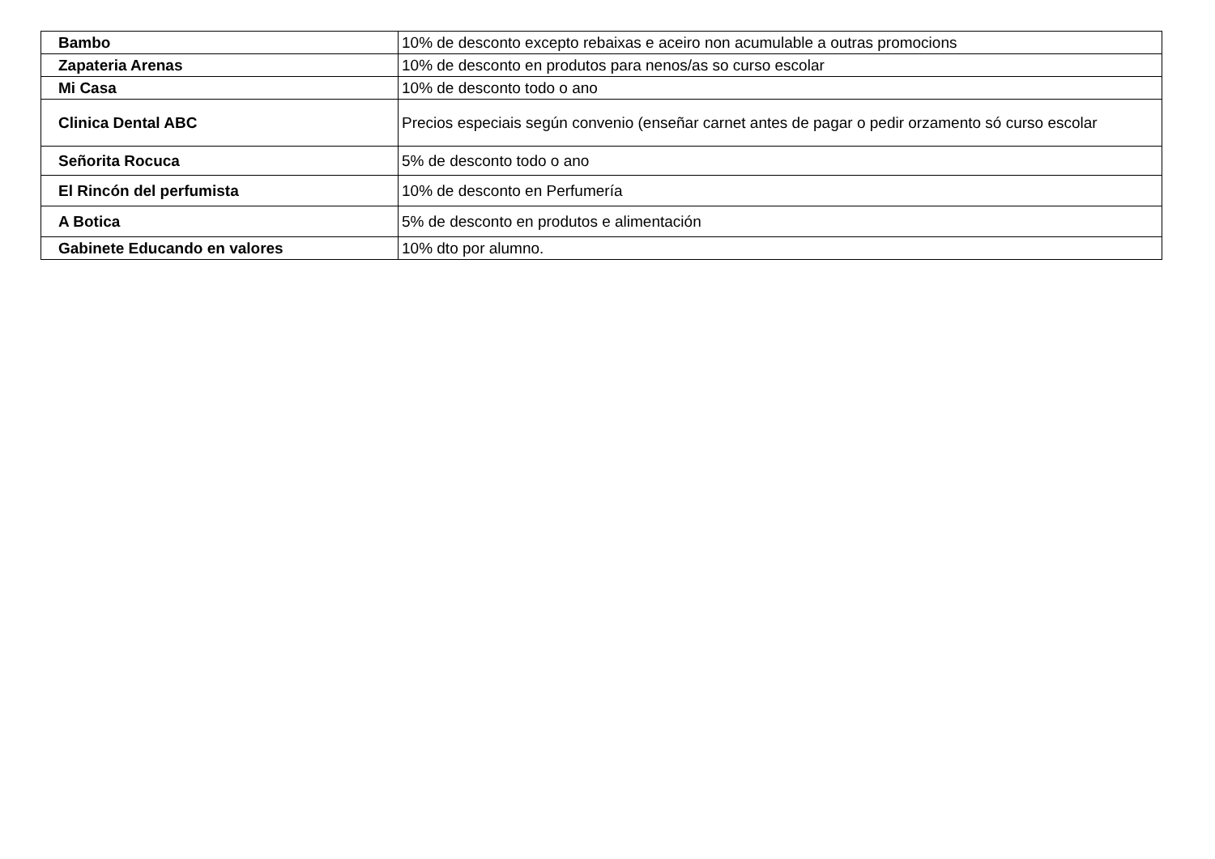| Bambo | 10% de desconto excepto rebaixas e aceiro non acumulable a outras promocions |
| Zapateria Arenas | 10% de desconto en produtos para nenos/as so curso escolar |
| Mi Casa | 10% de desconto todo o ano |
| Clinica Dental ABC | Precios especiais según convenio (enseñar carnet antes de pagar o pedir orzamento só curso escolar |
| Señorita Rocuca | 5% de desconto todo o ano |
| El Rincón del perfumista | 10% de desconto en Perfumería |
| A Botica | 5% de desconto en produtos e alimentación |
| Gabinete Educando en valores | 10% dto por alumno. |